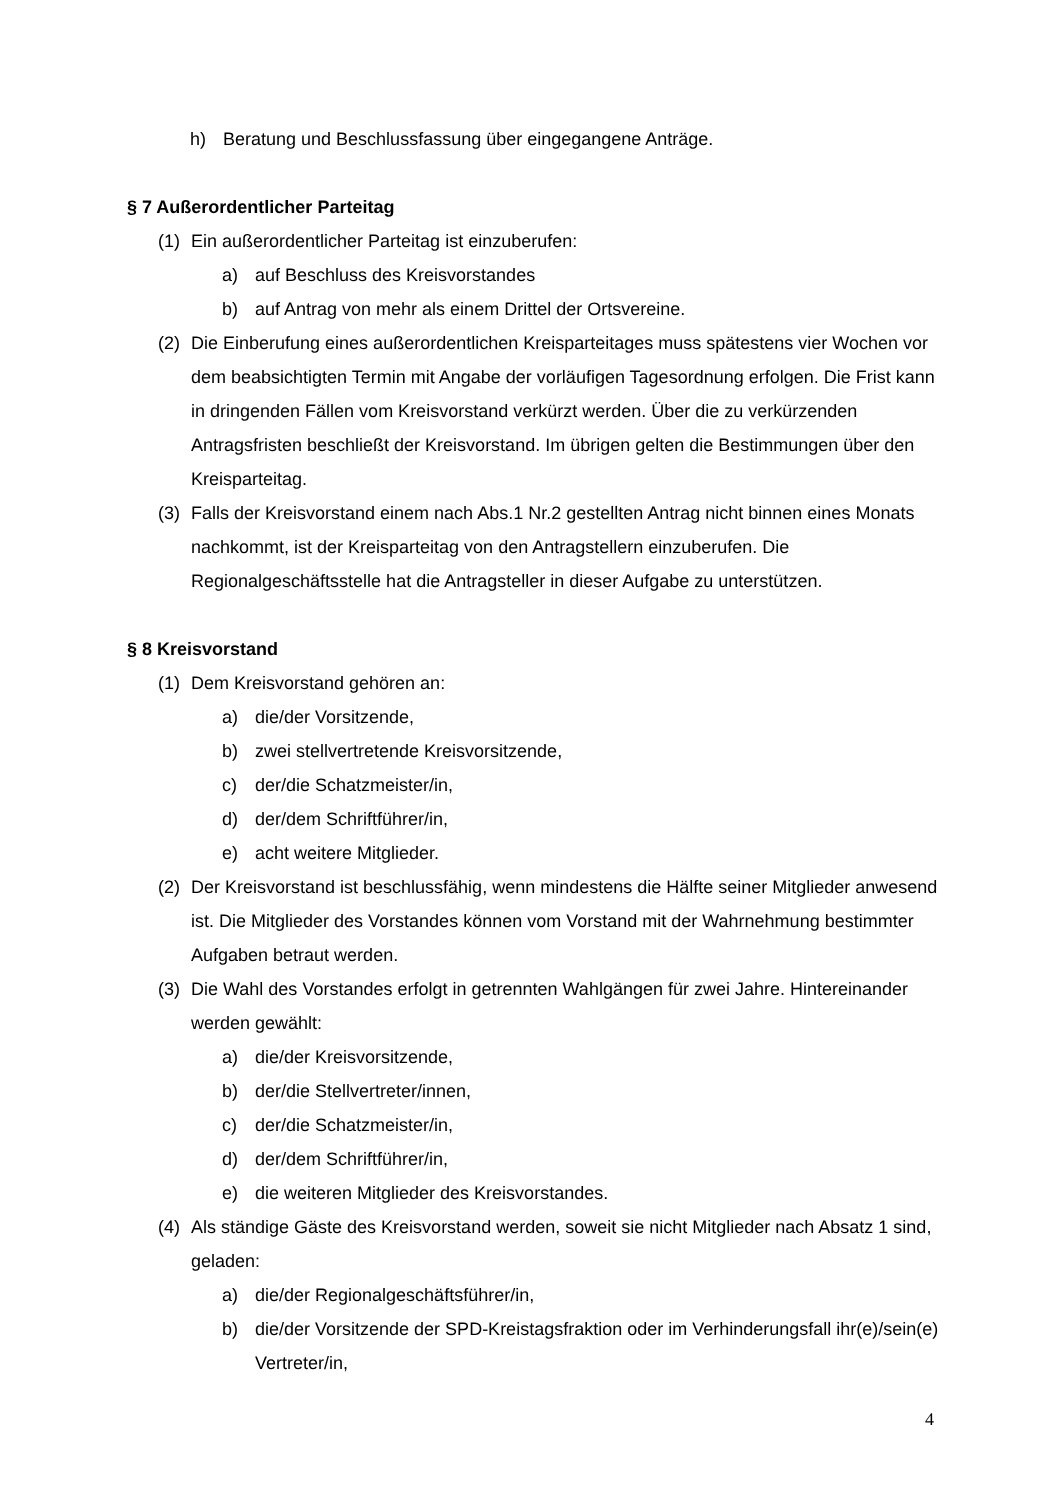h) Beratung und Beschlussfassung über eingegangene Anträge.
§ 7 Außerordentlicher Parteitag
(1) Ein außerordentlicher Parteitag ist einzuberufen:
a) auf Beschluss des Kreisvorstandes
b) auf Antrag von mehr als einem Drittel der Ortsvereine.
(2) Die Einberufung eines außerordentlichen Kreisparteitages muss spätestens vier Wochen vor dem beabsichtigten Termin mit Angabe der vorläufigen Tagesordnung erfolgen. Die Frist kann in dringenden Fällen vom Kreisvorstand verkürzt werden. Über die zu verkürzenden Antragsfristen beschließt der Kreisvorstand. Im übrigen gelten die Bestimmungen über den Kreisparteitag.
(3) Falls der Kreisvorstand einem nach Abs.1 Nr.2 gestellten Antrag nicht binnen eines Monats nachkommt, ist der Kreisparteitag von den Antragstellern einzuberufen. Die Regionalgeschäftsstelle hat die Antragsteller in dieser Aufgabe zu unterstützen.
§ 8 Kreisvorstand
(1) Dem Kreisvorstand gehören an:
a) die/der Vorsitzende,
b) zwei stellvertretende Kreisvorsitzende,
c) der/die Schatzmeister/in,
d) der/dem Schriftführer/in,
e) acht weitere Mitglieder.
(2) Der Kreisvorstand ist beschlussfähig, wenn mindestens die Hälfte seiner Mitglieder anwesend ist. Die Mitglieder des Vorstandes können vom Vorstand mit der Wahrnehmung bestimmter Aufgaben betraut werden.
(3) Die Wahl des Vorstandes erfolgt in getrennten Wahlgängen für zwei Jahre. Hintereinander werden gewählt:
a) die/der Kreisvorsitzende,
b) der/die Stellvertreter/innen,
c) der/die Schatzmeister/in,
d) der/dem Schriftführer/in,
e) die weiteren Mitglieder des Kreisvorstandes.
(4) Als ständige Gäste des Kreisvorstand werden, soweit sie nicht Mitglieder nach Absatz 1 sind, geladen:
a) die/der Regionalgeschäftsführer/in,
b) die/der Vorsitzende der SPD-Kreistagsfraktion oder im Verhinderungsfall ihr(e)/sein(e) Vertreter/in,
4